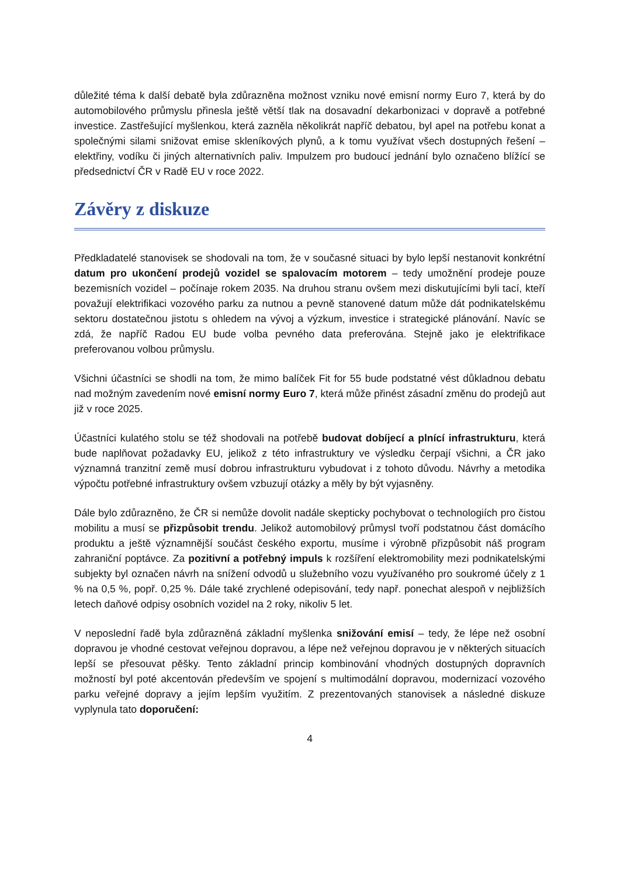důležité téma k další debatě byla zdůrazněna možnost vzniku nové emisní normy Euro 7, která by do automobilového průmyslu přinesla ještě větší tlak na dosavadní dekarbonizaci v dopravě a potřebné investice. Zastřešující myšlenkou, která zazněla několikrát napříč debatou, byl apel na potřebu konat a společnými silami snižovat emise skleníkových plynů, a k tomu využívat všech dostupných řešení – elektřiny, vodíku či jiných alternativních paliv. Impulzem pro budoucí jednání bylo označeno blížící se předsednictví ČR v Radě EU v roce 2022.
Závěry z diskuze
Předkladatelé stanovisek se shodovali na tom, že v současné situaci by bylo lepší nestanovit konkrétní datum pro ukončení prodejů vozidel se spalovacím motorem – tedy umožnění prodeje pouze bezemisních vozidel – počínaje rokem 2035. Na druhou stranu ovšem mezi diskutujícími byli tací, kteří považují elektrifikaci vozového parku za nutnou a pevně stanovené datum může dát podnikatelskému sektoru dostatečnou jistotu s ohledem na vývoj a výzkum, investice i strategické plánování. Navíc se zdá, že napříč Radou EU bude volba pevného data preferována. Stejně jako je elektrifikace preferovanou volbou průmyslu.
Všichni účastníci se shodli na tom, že mimo balíček Fit for 55 bude podstatné vést důkladnou debatu nad možným zavedením nové emisní normy Euro 7, která může přinést zásadní změnu do prodejů aut již v roce 2025.
Účastníci kulatého stolu se též shodovali na potřebě budovat dobíjecí a plnící infrastrukturu, která bude naplňovat požadavky EU, jelikož z této infrastruktury ve výsledku čerpají všichni, a ČR jako významná tranzitní země musí dobrou infrastrukturu vybudovat i z tohoto důvodu. Návrhy a metodika výpočtu potřebné infrastruktury ovšem vzbuzují otázky a měly by být vyjasněny.
Dále bylo zdůrazněno, že ČR si nemůže dovolit nadále skepticky pochybovat o technologiích pro čistou mobilitu a musí se přizpůsobit trendu. Jelikož automobilový průmysl tvoří podstatnou část domácího produktu a ještě významnější součást českého exportu, musíme i výrobně přizpůsobit náš program zahraniční poptávce. Za pozitivní a potřebný impuls k rozšíření elektromobility mezi podnikatelskými subjekty byl označen návrh na snížení odvodů u služebního vozu využívaného pro soukromé účely z 1 % na 0,5 %, popř. 0,25 %. Dále také zrychlené odepisování, tedy např. ponechat alespoň v nejbližších letech daňové odpisy osobních vozidel na 2 roky, nikoliv 5 let.
V neposlední řadě byla zdůrazněná základní myšlenka snižování emisí – tedy, že lépe než osobní dopravou je vhodné cestovat veřejnou dopravou, a lépe než veřejnou dopravou je v některých situacích lepší se přesouvat pěšky. Tento základní princip kombinování vhodných dostupných dopravních možností byl poté akcentován především ve spojení s multimodální dopravou, modernizací vozového parku veřejné dopravy a jejím lepším využitím. Z prezentovaných stanovisek a následné diskuze vyplynula tato doporučení:
4